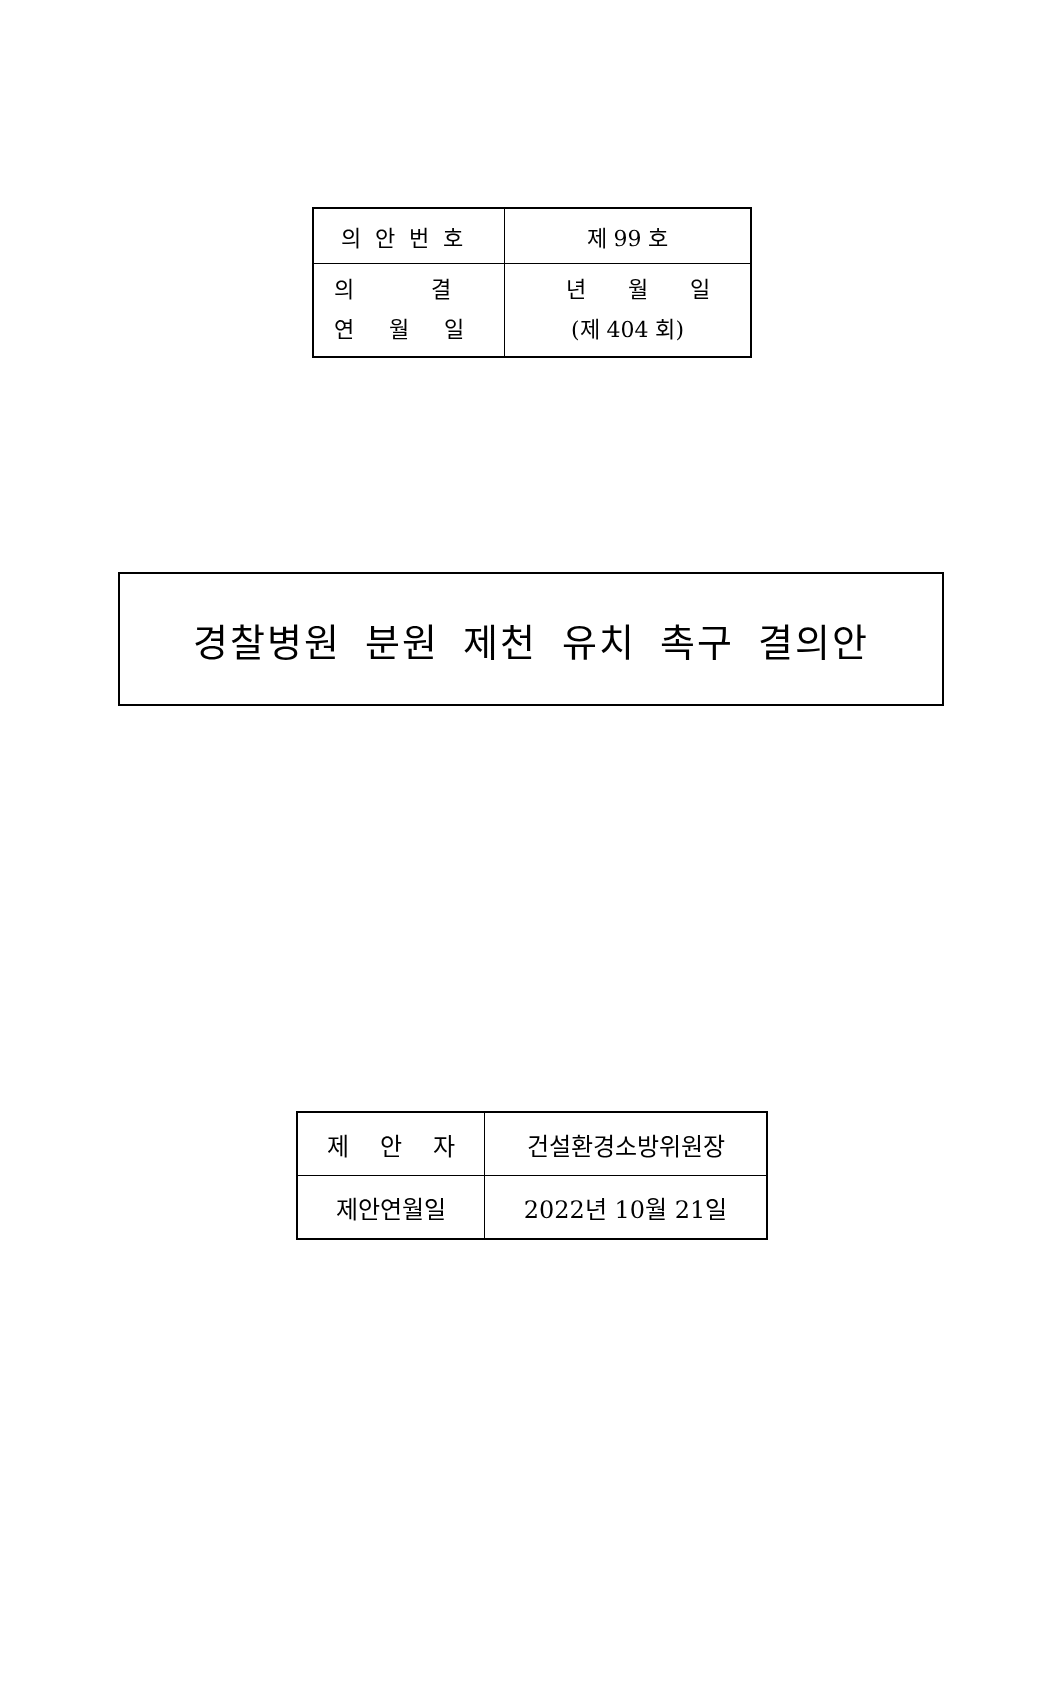| 의안번호 | 제 99 호 |
| 의 결 연 월 일 | 년 월 일 (제 404 회) |
경찰병원 분원 제천 유치 촉구 결의안
| 제 안 자 | 건설환경소방위원장 |
| 제안연월일 | 2022년 10월 21일 |